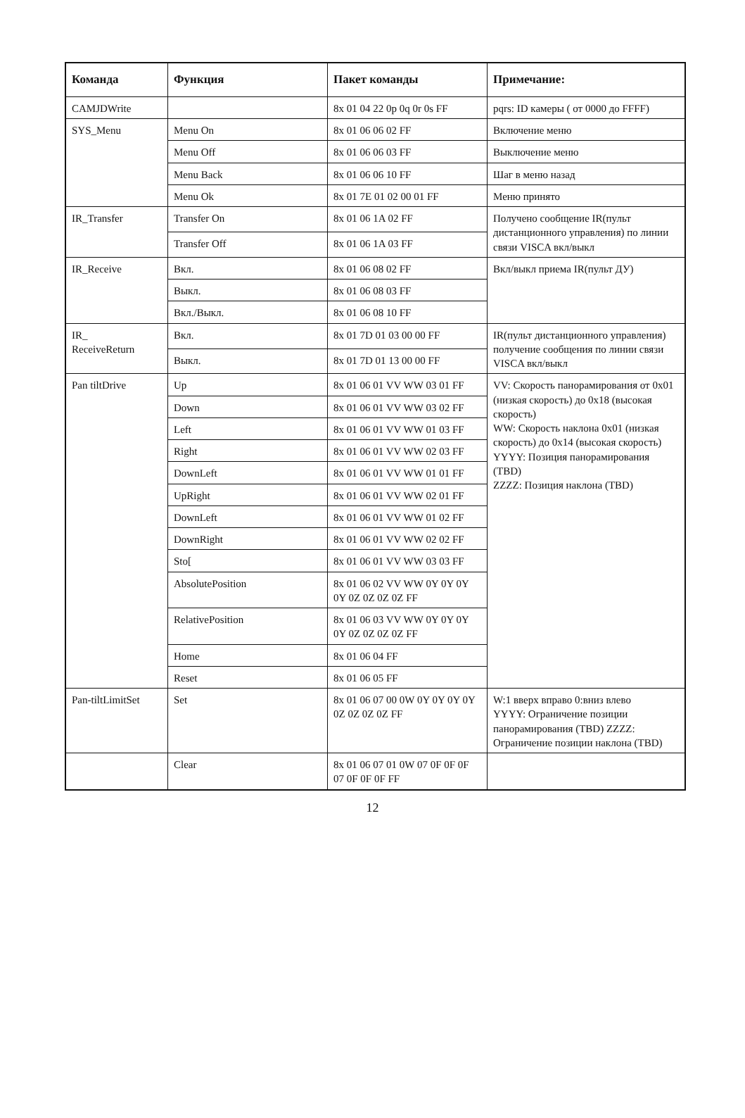| Команда | Функция | Пакет команды | Примечание: |
| --- | --- | --- | --- |
| CAMJDWrite | | 8x 01 04 22 0p 0q 0r 0s FF | pqrs: ID камеры ( от 0000 до FFFF) |
| SYS_Menu | Menu On | 8x 01 06 06 02 FF | Включение меню |
| | Menu Off | 8x 01 06 06 03 FF | Выключение меню |
| | Menu Back | 8x 01 06 06 10 FF | Шаг в меню назад |
| | Menu Ok | 8x 01 7E 01 02 00 01 FF | Меню принято |
| IR_Transfer | Transfer On | 8x 01 06 1A 02 FF | Получено сообщение IR(пульт дистанционного управления) по линии связи VISCA вкл/выкл |
| | Transfer Off | 8x 01 06 1A 03 FF | |
| IR_Receive | Вкл. | 8x 01 06 08 02 FF | Вкл/выкл приема IR(пульт ДУ) |
| | Выкл. | 8x 01 06 08 03 FF | |
| | Вкл./Выкл. | 8x 01 06 08 10 FF | |
| IR_ ReceiveReturn | Вкл. | 8x 01 7D 01 03 00 00 FF | IR(пульт дистанционного управления) получение сообщения по линии связи VISCA вкл/выкл |
| | Выкл. | 8x 01 7D 01 13 00 00 FF | |
| Pan tiltDrive | Up | 8x 01 06 01 VV WW 03 01 FF | VV: Скорость панорамирования от 0x01 (низкая скорость) до 0x18 (высокая скорость) WW: Скорость наклона 0x01 (низкая скорость) до 0x14 (высокая скорость) YYYY: Позиция панорамирования (TBD) ZZZZ: Позиция наклона (TBD) |
| | Down | 8x 01 06 01 VV WW 03 02 FF | |
| | Left | 8x 01 06 01 VV WW 01 03 FF | |
| | Right | 8x 01 06 01 VV WW 02 03 FF | |
| | DownLeft | 8x 01 06 01 VV WW 01 01 FF | |
| | UpRight | 8x 01 06 01 VV WW 02 01 FF | |
| | DownLeft | 8x 01 06 01 VV WW 01 02 FF | |
| | DownRight | 8x 01 06 01 VV WW 02 02 FF | |
| | Sto[ | 8x 01 06 01 VV WW 03 03 FF | |
| | AbsolutePosition | 8x 01 06 02 VV WW 0Y 0Y 0Y 0Y 0Z 0Z 0Z 0Z FF | |
| | RelativePosition | 8x 01 06 03 VV WW 0Y 0Y 0Y 0Y 0Z 0Z 0Z 0Z FF | |
| | Home | 8x 01 06 04 FF | |
| | Reset | 8x 01 06 05 FF | |
| Pan-tiltLimitSet | Set | 8x 01 06 07 00 0W 0Y 0Y 0Y 0Y 0Z 0Z 0Z 0Z FF | W:1 вверх вправо 0:вниз влево YYYY: Ограничение позиции панорамирования (TBD) ZZZZ: Ограничение позиции наклона (TBD) |
| | Clear | 8x 01 06 07 01 0W 07 0F 0F 0F 07 0F 0F 0F FF | |
12